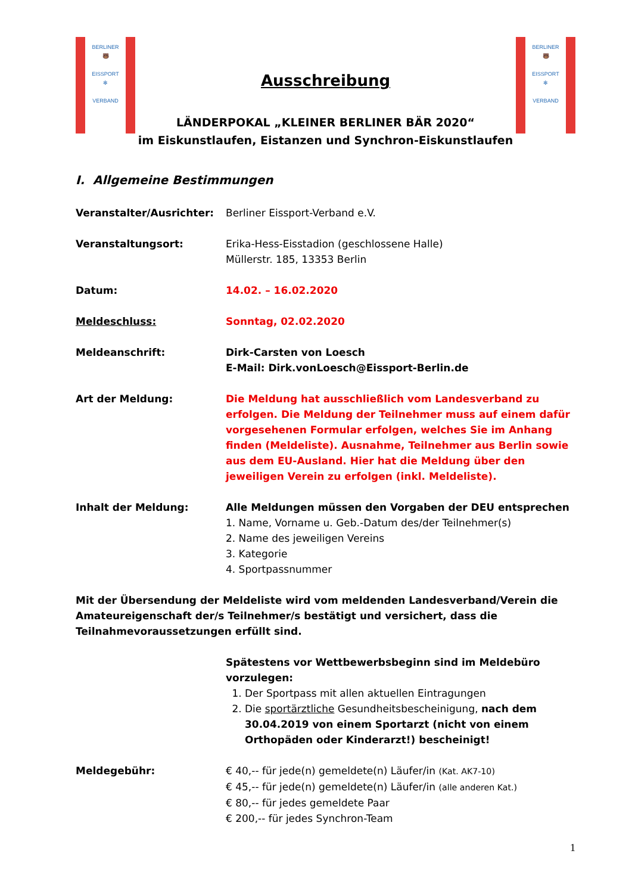BERLINER
🐻
EISSPORT
✻
VERBAND
Ausschreibung
LÄNDERPOKAL „KLEINER BERLINER BÄR 2020“
im Eiskunstlaufen, Eistanzen und Synchron-Eiskunstlaufen
BERLINER
🐻
EISSPORT
✻
VERBAND
I. Allgemeine Bestimmungen
Veranstalter/Ausrichter: Berliner Eissport-Verband e.V.
Veranstaltungsort: Erika-Hess-Eisstadion (geschlossene Halle)
Müllerstr. 185, 13353 Berlin
Datum: 14.02. – 16.02.2020
Meldeschluss: Sonntag, 02.02.2020
Meldeanschrift: Dirk-Carsten von Loesch
E-Mail: Dirk.vonLoesch@Eissport-Berlin.de
Art der Meldung: Die Meldung hat ausschließlich vom Landesverband zu erfolgen. Die Meldung der Teilnehmer muss auf einem dafür vorgesehenen Formular erfolgen, welches Sie im Anhang finden (Meldeliste). Ausnahme, Teilnehmer aus Berlin sowie aus dem EU-Ausland. Hier hat die Meldung über den jeweiligen Verein zu erfolgen (inkl. Meldeliste).
Inhalt der Meldung: Alle Meldungen müssen den Vorgaben der DEU entsprechen
1. Name, Vorname u. Geb.-Datum des/der Teilnehmer(s)
2. Name des jeweiligen Vereins
3. Kategorie
4. Sportpassnummer
Mit der Übersendung der Meldeliste wird vom meldenden Landesverband/Verein die Amateureigenschaft der/s Teilnehmer/s bestätigt und versichert, dass die Teilnahmevoraussetzungen erfüllt sind.
Spätestens vor Wettbewerbsbeginn sind im Meldebüro vorzulegen:
1. Der Sportpass mit allen aktuellen Eintragungen
2. Die sportärztliche Gesundheitsbescheinigung, nach dem 30.04.2019 von einem Sportarzt (nicht von einem Orthopäden oder Kinderarzt!) bescheinigt!
Meldegebühr: € 40,-- für jede(n) gemeldete(n) Läufer/in (Kat. AK7-10)
€ 45,-- für jede(n) gemeldete(n) Läufer/in (alle anderen Kat.)
€ 80,-- für jedes gemeldete Paar
€ 200,-- für jedes Synchron-Team
1